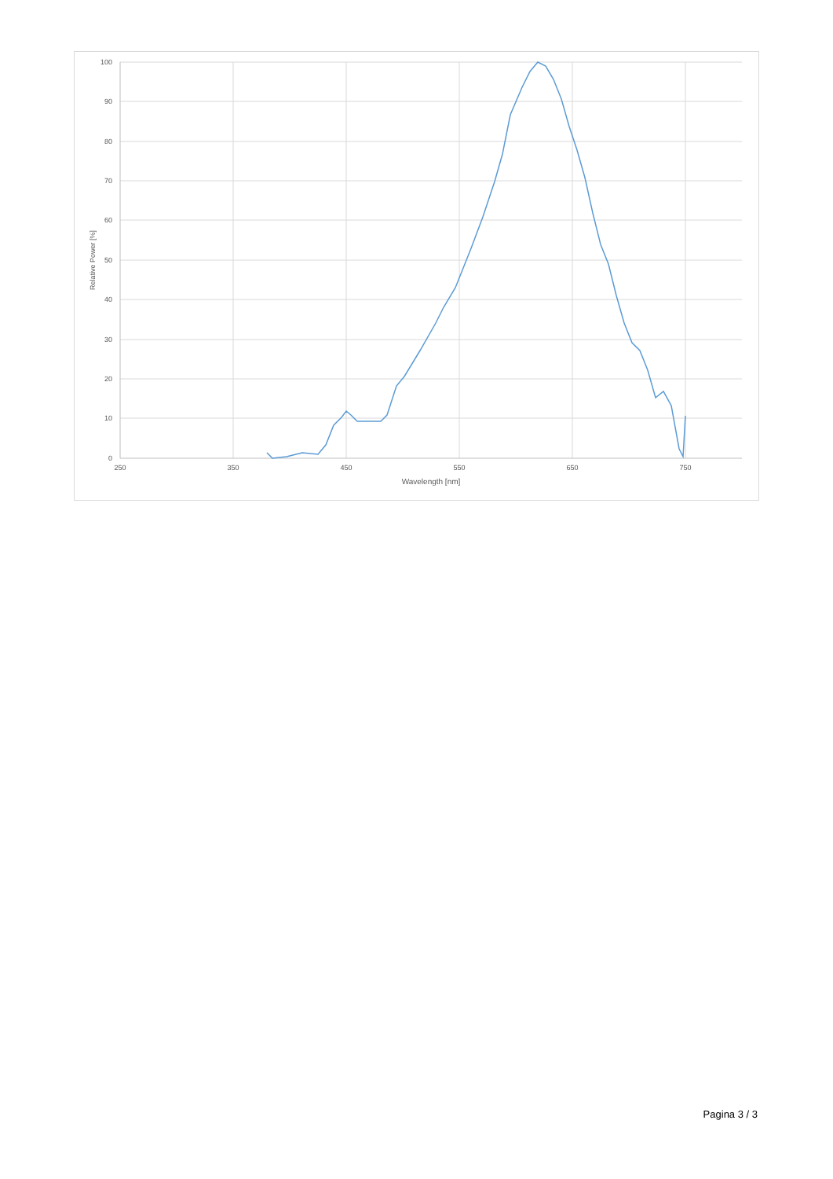100
90
80
70
60
50
40
30
20
10
0
250
350
450
550
650
750
Wavelength [nm]
Relative Power [%]
Pagina 3 / 3